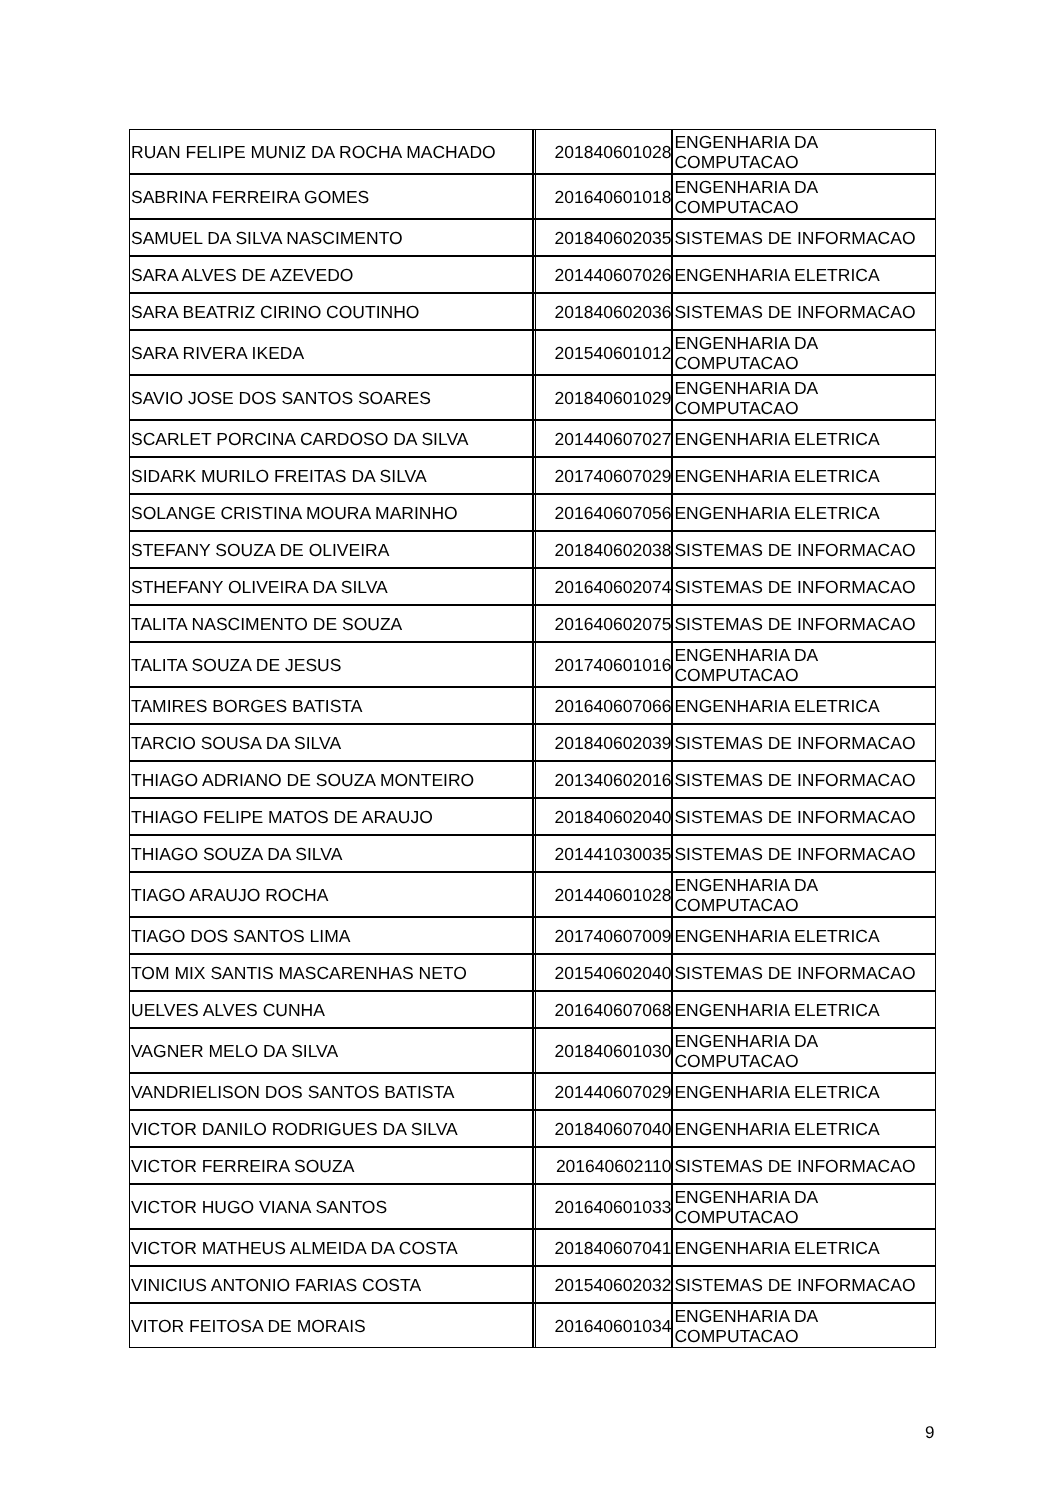| RUAN FELIPE MUNIZ DA ROCHA MACHADO | 201840601028 | ENGENHARIA DA COMPUTACAO |
| SABRINA FERREIRA GOMES | 201640601018 | ENGENHARIA DA COMPUTACAO |
| SAMUEL DA SILVA NASCIMENTO | 201840602035 | SISTEMAS DE INFORMACAO |
| SARA ALVES DE AZEVEDO | 201440607026 | ENGENHARIA ELETRICA |
| SARA BEATRIZ CIRINO COUTINHO | 201840602036 | SISTEMAS DE INFORMACAO |
| SARA RIVERA IKEDA | 201540601012 | ENGENHARIA DA COMPUTACAO |
| SAVIO JOSE DOS SANTOS SOARES | 201840601029 | ENGENHARIA DA COMPUTACAO |
| SCARLET PORCINA CARDOSO DA SILVA | 201440607027 | ENGENHARIA ELETRICA |
| SIDARK MURILO FREITAS DA SILVA | 201740607029 | ENGENHARIA ELETRICA |
| SOLANGE CRISTINA MOURA MARINHO | 201640607056 | ENGENHARIA ELETRICA |
| STEFANY SOUZA DE OLIVEIRA | 201840602038 | SISTEMAS DE INFORMACAO |
| STHEFANY OLIVEIRA DA SILVA | 201640602074 | SISTEMAS DE INFORMACAO |
| TALITA NASCIMENTO DE SOUZA | 201640602075 | SISTEMAS DE INFORMACAO |
| TALITA SOUZA DE JESUS | 201740601016 | ENGENHARIA DA COMPUTACAO |
| TAMIRES BORGES BATISTA | 201640607066 | ENGENHARIA ELETRICA |
| TARCIO SOUSA DA SILVA | 201840602039 | SISTEMAS DE INFORMACAO |
| THIAGO ADRIANO DE SOUZA MONTEIRO | 201340602016 | SISTEMAS DE INFORMACAO |
| THIAGO FELIPE MATOS DE ARAUJO | 201840602040 | SISTEMAS DE INFORMACAO |
| THIAGO SOUZA DA SILVA | 201441030035 | SISTEMAS DE INFORMACAO |
| TIAGO ARAUJO ROCHA | 201440601028 | ENGENHARIA DA COMPUTACAO |
| TIAGO DOS SANTOS LIMA | 201740607009 | ENGENHARIA ELETRICA |
| TOM MIX SANTIS MASCARENHAS NETO | 201540602040 | SISTEMAS DE INFORMACAO |
| UELVES ALVES CUNHA | 201640607068 | ENGENHARIA ELETRICA |
| VAGNER MELO DA SILVA | 201840601030 | ENGENHARIA DA COMPUTACAO |
| VANDRIELISON DOS SANTOS BATISTA | 201440607029 | ENGENHARIA ELETRICA |
| VICTOR DANILO RODRIGUES DA SILVA | 201840607040 | ENGENHARIA ELETRICA |
| VICTOR FERREIRA SOUZA | 201640602110 | SISTEMAS DE INFORMACAO |
| VICTOR HUGO VIANA SANTOS | 201640601033 | ENGENHARIA DA COMPUTACAO |
| VICTOR MATHEUS ALMEIDA DA COSTA | 201840607041 | ENGENHARIA ELETRICA |
| VINICIUS ANTONIO FARIAS COSTA | 201540602032 | SISTEMAS DE INFORMACAO |
| VITOR FEITOSA DE MORAIS | 201640601034 | ENGENHARIA DA COMPUTACAO |
9